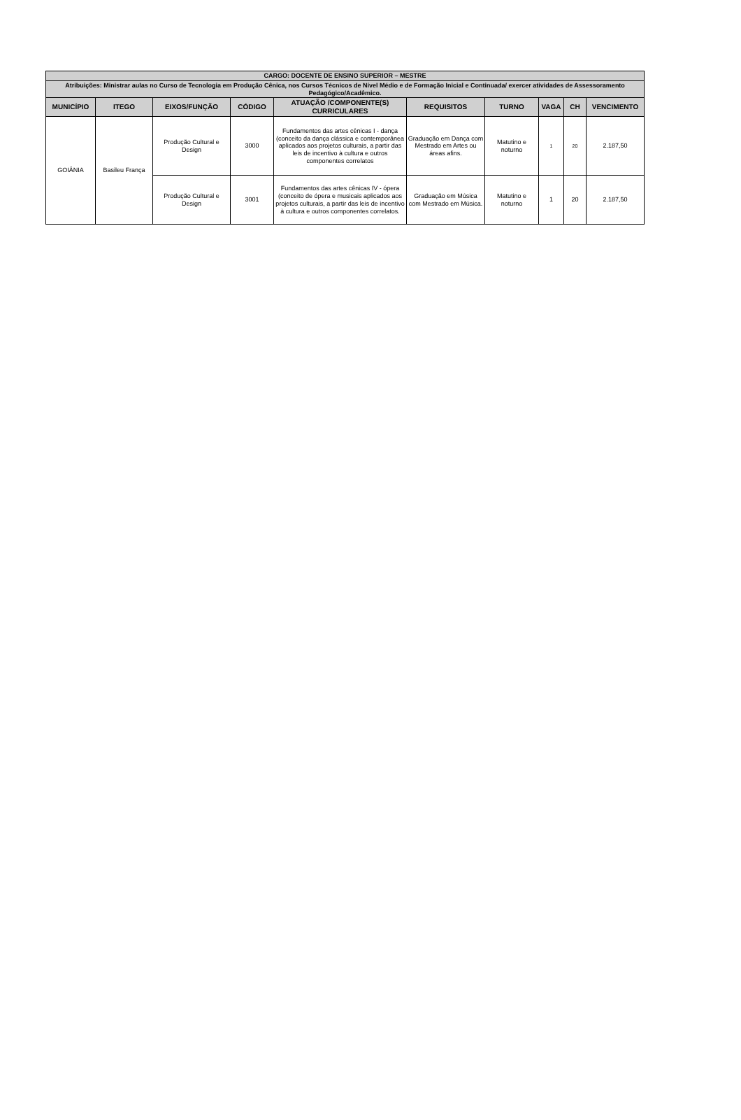| CARGO: DOCENTE DE ENSINO SUPERIOR – MESTRE | | | | | | | | | |
| --- | --- | --- | --- | --- | --- | --- | --- | --- | --- |
| Atribuições: Ministrar aulas no Curso de Tecnologia em Produção Cênica, nos Cursos Técnicos de Nível Médio e de Formação Inicial e Continuada/ exercer atividades de Assessoramento Pedagógico/Acadêmico. | | | | | | | | | |
| MUNICÍPIO | ITEGO | EIXOS/FUNÇÃO | CÓDIGO | ATUAÇÃO /COMPONENTE(S) CURRICULARES | REQUISITOS | TURNO | VAGA | CH | VENCIMENTO |
| GOIÂNIA | Basileu França | Produção Cultural e Design | 3000 | Fundamentos das artes cênicas I - dança (conceito da dança clássica e contemporânea aplicados aos projetos culturais, a partir das leis de incentivo à cultura e outros componentes correlatos | Graduação em Dança com Mestrado em Artes ou áreas afins. | Matutino e noturno | 1 | 20 | 2.187,50 |
| | | Produção Cultural e Design | 3001 | Fundamentos das artes cênicas IV - ópera (conceito de ópera e musicais aplicados aos projetos culturais, a partir das leis de incentivo à cultura e outros componentes correlatos. | Graduação em Música com Mestrado em Música. | Matutino e noturno | 1 | 20 | 2.187,50 |